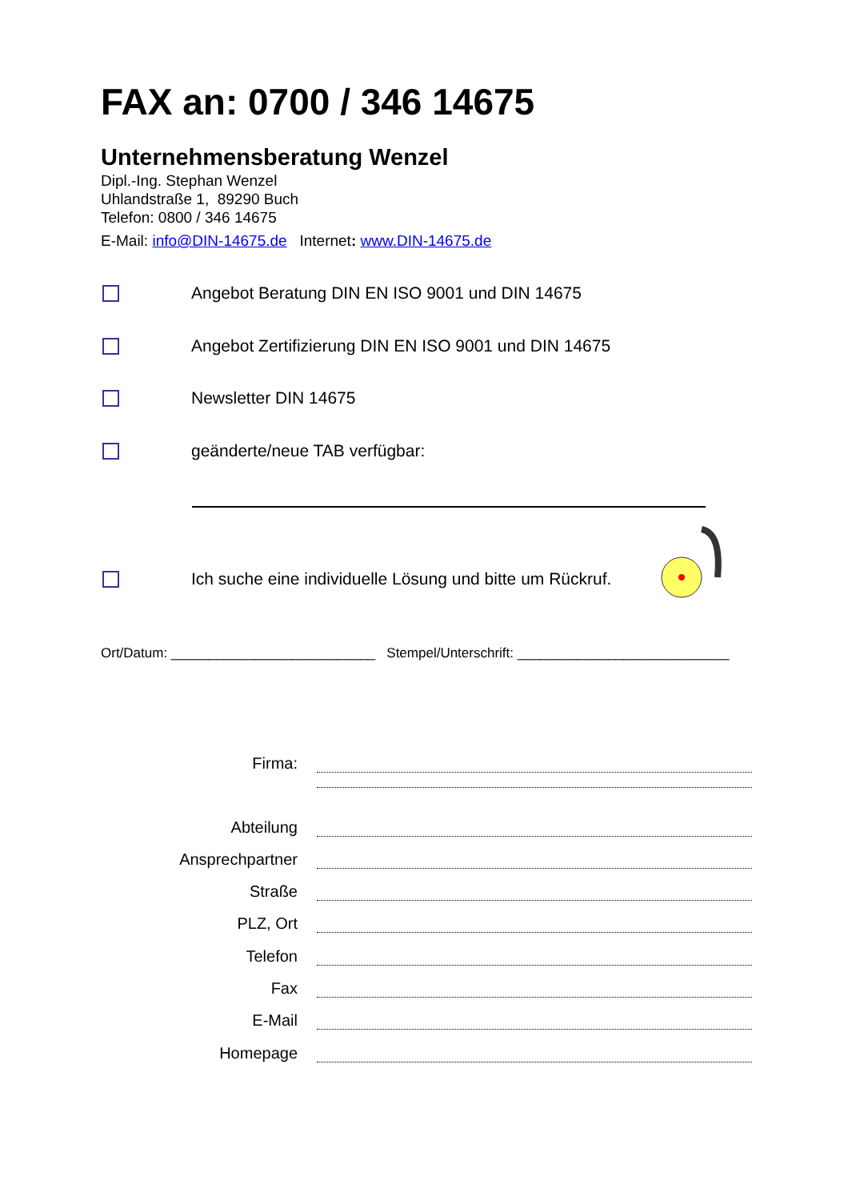FAX an: 0700 / 346 14675
Unternehmensberatung Wenzel
Dipl.-Ing. Stephan Wenzel
Uhlandstraße 1, 89290 Buch
Telefon: 0800 / 346 14675
E-Mail: info@DIN-14675.de Internet: www.DIN-14675.de
Angebot Beratung DIN EN ISO 9001 und DIN 14675
Angebot Zertifizierung DIN EN ISO 9001 und DIN 14675
Newsletter DIN 14675
geänderte/neue TAB verfügbar:
Ich suche eine individuelle Lösung und bitte um Rückruf.
Ort/Datum: ___________________________ Stempel/Unterschrift: ____________________________
Firma:
Abteilung
Ansprechpartner
Straße
PLZ, Ort
Telefon
Fax
E-Mail
Homepage